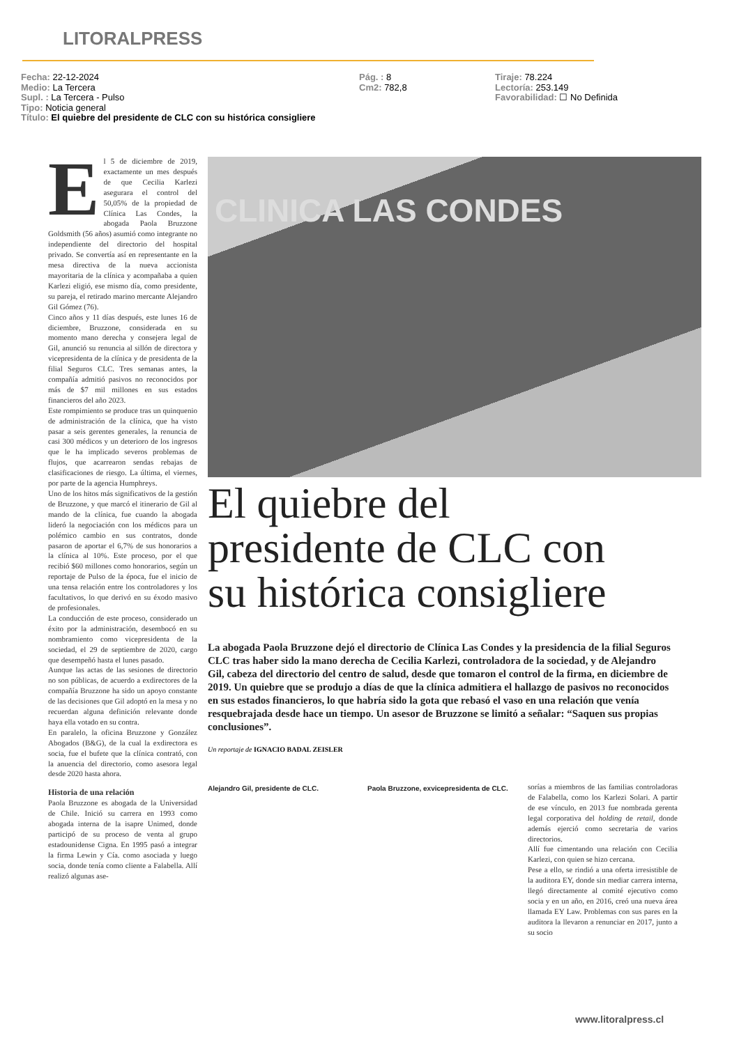LITORALPRESS
Fecha: 22-12-2024
Medio: La Tercera
Supl. : La Tercera - Pulso
Tipo: Noticia general
Título: El quiebre del presidente de CLC con su histórica consigliere
Pág. : 8
Cm2: 782,8
Tiraje: 78.224
Lectoría: 253.149
Favorabilidad: ☐ No Definida
El 5 de diciembre de 2019, exactamente un mes después de que Cecilia Karlezi asegurara el control del 50,05% de la propiedad de Clínica Las Condes, la abogada Paola Bruzzone Goldsmith (56 años) asumió como integrante no independiente del directorio del hospital privado. Se convertía así en representante en la mesa directiva de la nueva accionista mayoritaria de la clínica y acompañaba a quien Karlezi eligió, ese mismo día, como presidente, su pareja, el retirado marino mercante Alejandro Gil Gómez (76).
Cinco años y 11 días después, este lunes 16 de diciembre, Bruzzone, considerada en su momento mano derecha y consejera legal de Gil, anunció su renuncia al sillón de directora y vicepresidenta de la clínica y de presidenta de la filial Seguros CLC. Tres semanas antes, la compañía admitió pasivos no reconocidos por más de $7 mil millones en sus estados financieros del año 2023.
Este rompimiento se produce tras un quinquenio de administración de la clínica, que ha visto pasar a seis gerentes generales, la renuncia de casi 300 médicos y un deterioro de los ingresos que le ha implicado severos problemas de flujos, que acarrearon sendas rebajas de clasificaciones de riesgo. La última, el viernes, por parte de la agencia Humphreys.
Uno de los hitos más significativos de la gestión de Bruzzone, y que marcó el itinerario de Gil al mando de la clínica, fue cuando la abogada lideró la negociación con los médicos para un polémico cambio en sus contratos, donde pasaron de aportar el 6,7% de sus honorarios a la clínica al 10%. Este proceso, por el que recibió $60 millones como honorarios, según un reportaje de Pulso de la época, fue el inicio de una tensa relación entre los controladores y los facultativos, lo que derivó en su éxodo masivo de profesionales.
La conducción de este proceso, considerado un éxito por la administración, desembocó en su nombramiento como vicepresidenta de la sociedad, el 29 de septiembre de 2020, cargo que desempeñó hasta el lunes pasado.
Aunque las actas de las sesiones de directorio no son públicas, de acuerdo a exdirectores de la compañía Bruzzone ha sido un apoyo constante de las decisiones que Gil adoptó en la mesa y no recuerdan alguna definición relevante donde haya ella votado en su contra.
En paralelo, la oficina Bruzzone y González Abogados (B&G), de la cual la exdirectora es socia, fue el bufete que la clínica contrató, con la anuencia del directorio, como asesora legal desde 2020 hasta ahora.
Historia de una relación
Paola Bruzzone es abogada de la Universidad de Chile. Inició su carrera en 1993 como abogada interna de la isapre Unimed, donde participó de su proceso de venta al grupo estadounidense Cigna. En 1995 pasó a integrar la firma Lewin y Cía. como asociada y luego socia, donde tenía como cliente a Falabella. Allí realizó algunas ase-
CLINICA LAS CONDES
El quiebre del
presidente de CLC con
su histórica consigliere
La abogada Paola Bruzzone dejó el directorio de Clínica Las Condes y la presidencia de la filial Seguros CLC tras haber sido la mano derecha de Cecilia Karlezi, controladora de la sociedad, y de Alejandro Gil, cabeza del directorio del centro de salud, desde que tomaron el control de la firma, en diciembre de 2019. Un quiebre que se produjo a días de que la clínica admitiera el hallazgo de pasivos no reconocidos en sus estados financieros, lo que habría sido la gota que rebasó el vaso en una relación que venía resquebrajada desde hace un tiempo. Un asesor de Bruzzone se limitó a señalar: “Saquen sus propias conclusiones”.
Un reportaje de IGNACIO BADAL ZEISLER
Alejandro Gil, presidente de CLC.
Paola Bruzzone, exvicepresidenta de CLC.
sorías a miembros de las familias controladoras de Falabella, como los Karlezi Solari. A partir de ese vínculo, en 2013 fue nombrada gerenta legal corporativa del holding de retail, donde además ejerció como secretaria de varios directorios.
Allí fue cimentando una relación con Cecilia Karlezi, con quien se hizo cercana.
Pese a ello, se rindió a una oferta irresistible de la auditora EY, donde sin mediar carrera interna, llegó directamente al comité ejecutivo como socia y en un año, en 2016, creó una nueva área llamada EY Law. Problemas con sus pares en la auditora la llevaron a renunciar en 2017, junto a su socio
www.litoralpress.cl